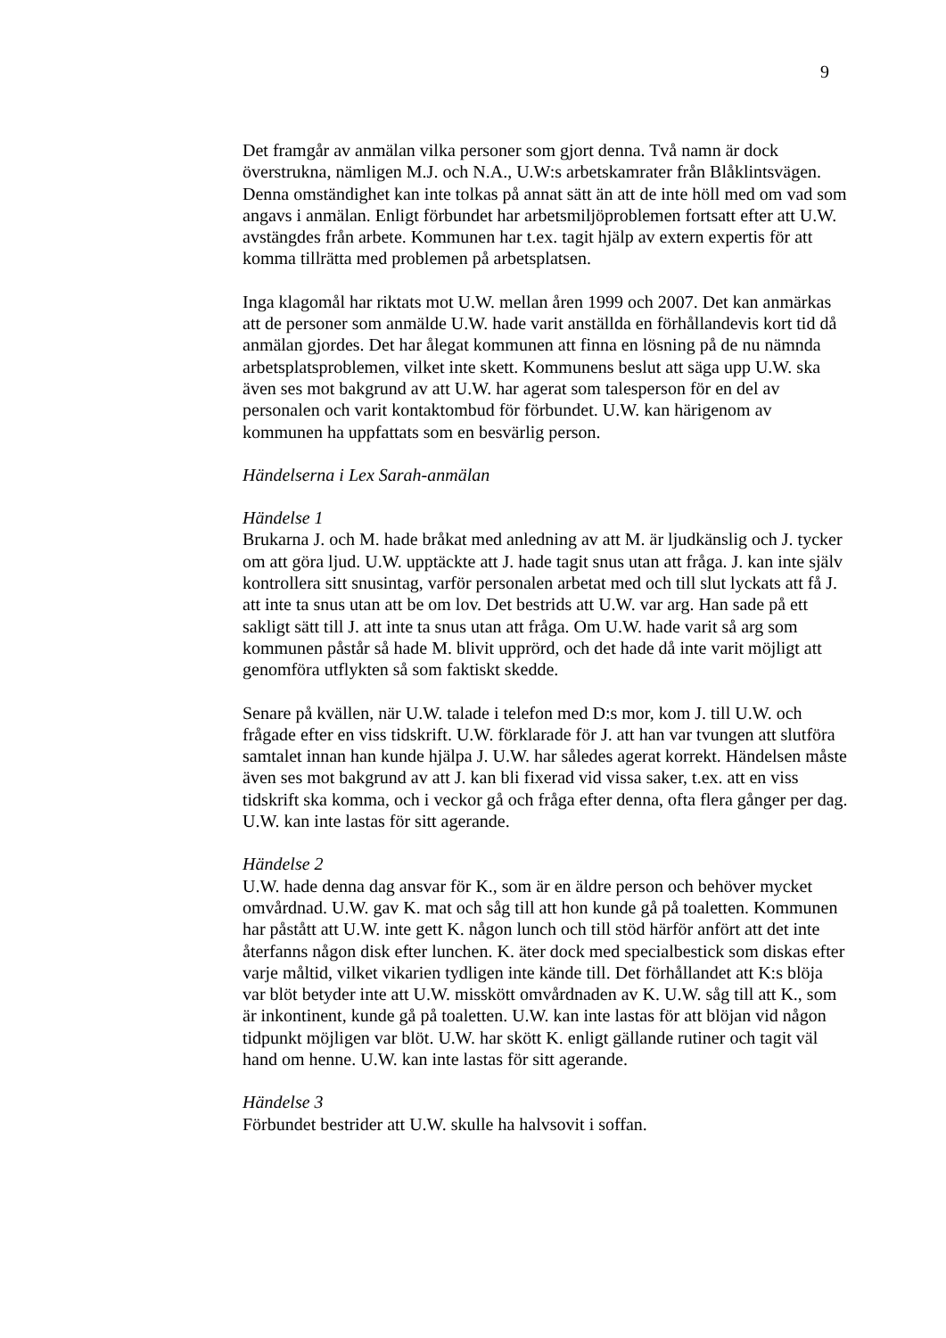9
Det framgår av anmälan vilka personer som gjort denna. Två namn är dock överstrukna, nämligen M.J. och N.A., U.W:s arbetskamrater från Blåklintsvägen. Denna omständighet kan inte tolkas på annat sätt än att de inte höll med om vad som angavs i anmälan. Enligt förbundet har arbetsmiljöproblemen fortsatt efter att U.W. avstängdes från arbete. Kommunen har t.ex. tagit hjälp av extern expertis för att komma tillrätta med problemen på arbetsplatsen.
Inga klagomål har riktats mot U.W. mellan åren 1999 och 2007. Det kan anmärkas att de personer som anmälde U.W. hade varit anställda en förhållandevis kort tid då anmälan gjordes. Det har ålegat kommunen att finna en lösning på de nu nämnda arbetsplatsproblemen, vilket inte skett. Kommunens beslut att säga upp U.W. ska även ses mot bakgrund av att U.W. har agerat som talesperson för en del av personalen och varit kontaktombud för förbundet. U.W. kan härigenom av kommunen ha uppfattats som en besvärlig person.
Händelserna i Lex Sarah-anmälan
Händelse 1
Brukarna J. och M. hade bråkat med anledning av att M. är ljudkänslig och J. tycker om att göra ljud. U.W. upptäckte att J. hade tagit snus utan att fråga. J. kan inte själv kontrollera sitt snusintag, varför personalen arbetat med och till slut lyckats att få J. att inte ta snus utan att be om lov. Det bestrids att U.W. var arg. Han sade på ett sakligt sätt till J. att inte ta snus utan att fråga. Om U.W. hade varit så arg som kommunen påstår så hade M. blivit upprörd, och det hade då inte varit möjligt att genomföra utflykten så som faktiskt skedde.
Senare på kvällen, när U.W. talade i telefon med D:s mor, kom J. till U.W. och frågade efter en viss tidskrift. U.W. förklarade för J. att han var tvungen att slutföra samtalet innan han kunde hjälpa J. U.W. har således agerat korrekt. Händelsen måste även ses mot bakgrund av att J. kan bli fixerad vid vissa saker, t.ex. att en viss tidskrift ska komma, och i veckor gå och fråga efter denna, ofta flera gånger per dag. U.W. kan inte lastas för sitt agerande.
Händelse 2
U.W. hade denna dag ansvar för K., som är en äldre person och behöver mycket omvårdnad. U.W. gav K. mat och såg till att hon kunde gå på toaletten. Kommunen har påstått att U.W. inte gett K. någon lunch och till stöd härför anfört att det inte återfanns någon disk efter lunchen. K. äter dock med specialbestick som diskas efter varje måltid, vilket vikarien tydligen inte kände till. Det förhållandet att K:s blöja var blöt betyder inte att U.W. misskött omvårdnaden av K. U.W. såg till att K., som är inkontinent, kunde gå på toaletten. U.W. kan inte lastas för att blöjan vid någon tidpunkt möjligen var blöt. U.W. har skött K. enligt gällande rutiner och tagit väl hand om henne. U.W. kan inte lastas för sitt agerande.
Händelse 3
Förbundet bestrider att U.W. skulle ha halvsovit i soffan.